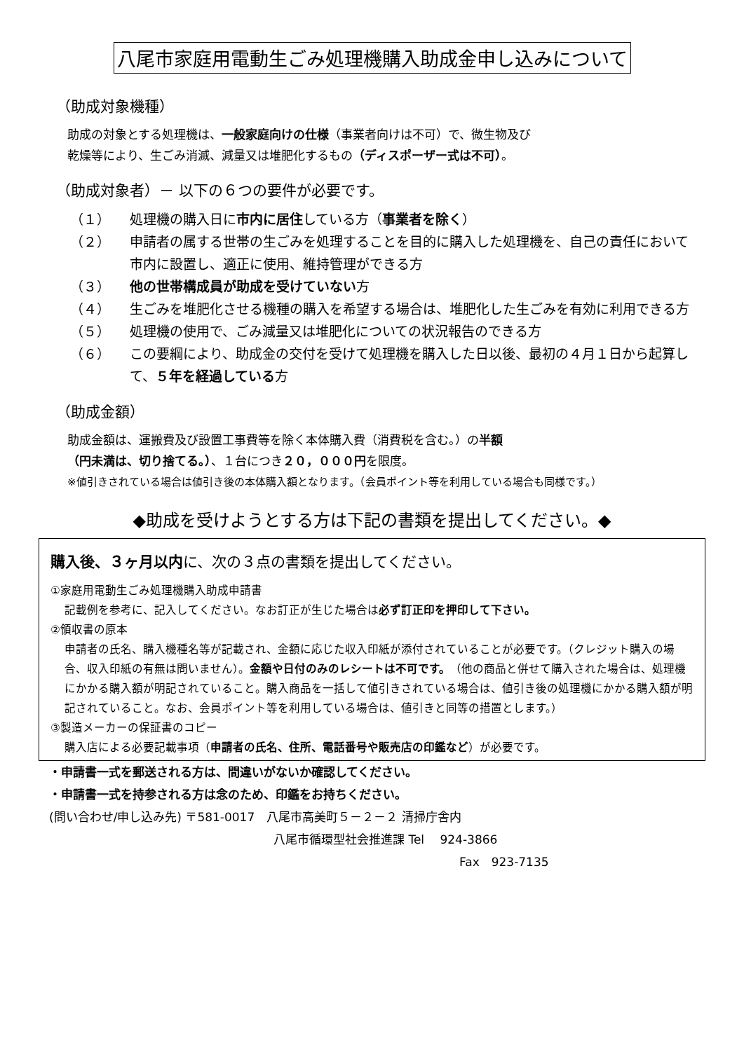八尾市家庭用電動生ごみ処理機購入助成金申し込みについて
（助成対象機種）
助成の対象とする処理機は、一般家庭向けの仕様（事業者向けは不可）で、微生物及び
乾燥等により、生ごみ消滅、減量又は堆肥化するもの（ディスポーザー式は不可）。
（助成対象者）－ 以下の６つの要件が必要です。
（１） 処理機の購入日に市内に居住している方（事業者を除く）
（２） 申請者の属する世帯の生ごみを処理することを目的に購入した処理機を、自己の責任において市内に設置し、適正に使用、維持管理ができる方
（３） 他の世帯構成員が助成を受けていない方
（４） 生ごみを堆肥化させる機種の購入を希望する場合は、堆肥化した生ごみを有効に利用できる方
（５） 処理機の使用で、ごみ減量又は堆肥化についての状況報告のできる方
（６） この要綱により、助成金の交付を受けて処理機を購入した日以後、最初の４月１日から起算して、５年を経過している方
（助成金額）
助成金額は、運搬費及び設置工事費等を除く本体購入費（消費税を含む。）の半額
（円未満は、切り捨てる。）、１台につき２０，０００円を限度。
※値引きされている場合は値引き後の本体購入額となります。（会員ポイント等を利用している場合も同様です。）
◆助成を受けようとする方は下記の書類を提出してください。◆
購入後、３ヶ月以内に、次の３点の書類を提出してください。
①家庭用電動生ごみ処理機購入助成申請書
記載例を参考に、記入してください。なお訂正が生じた場合は必ず訂正印を押印して下さい。
②領収書の原本
申請者の氏名、購入機種名等が記載され、金額に応じた収入印紙が添付されていることが必要です。（クレジット購入の場合、収入印紙の有無は問いません）。金額や日付のみのレシートは不可です。（他の商品と併せて購入された場合は、処理機にかかる購入額が明記されていること。購入商品を一括して値引きされている場合は、値引き後の処理機にかかる購入額が明記されていること。なお、会員ポイント等を利用している場合は、値引きと同等の措置とします。）
③製造メーカーの保証書のコピー
購入店による必要記載事項（申請者の氏名、住所、電話番号や販売店の印鑑など）が必要です。
・申請書一式を郵送される方は、間違いがないか確認してください。
・申請書一式を持参される方は念のため、印鑑をお持ちください。
(問い合わせ/申し込み先) 〒581-0017　八尾市高美町５－２－２ 清掃庁舎内
八尾市循環型社会推進課 Tel　 924-3866
Fax　923-7135